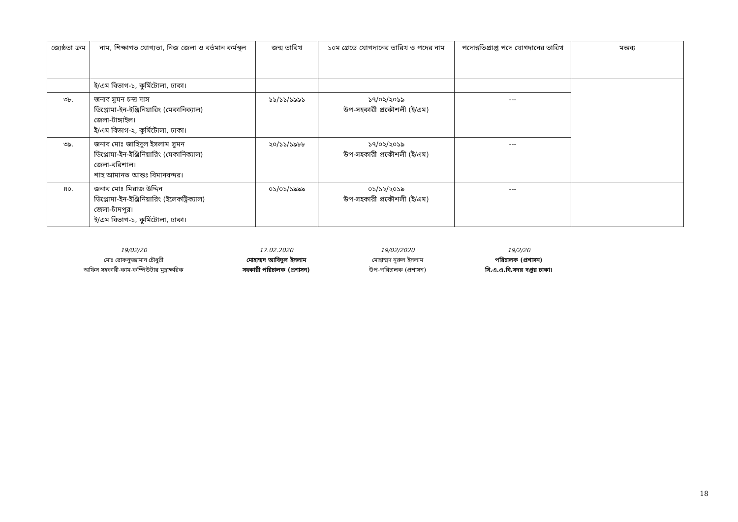| জ্যেষ্ঠতা ক্রম | নাম, শিক্ষাগত যোগ্যতা, নিজ জেলা ও বর্তমান কর্মস্থল | জন্ম তারিখ | ১০ম গ্রেডে যোগদানের তারিখ ও পদের নাম | পদোন্নতিপ্রাপ্ত পদে যোগদানের তারিখ | মন্তব্য |
| --- | --- | --- | --- | --- | --- |
| | ই/এম বিভাগ-১, কুর্মিটোলা, ঢাকা। | | | | |
| ৩৮. | জনাব সুমন চন্দ্র দাস ডিপ্লোমা-ইন-ইঞ্জিনিয়ারিং (মেকানিক্যাল) জেলা-টাঙ্গাইল। ই/এম বিভাগ-২, কুর্মিটোলা, ঢাকা। | ১১/১১/১৯৯১ | ১৭/০২/২০১৯ উপ-সহকারী প্রকৌশলী (ই/এম) | --- | |
| ৩৯. | জনাব মোঃ জাহিদুল ইসলাম সুমন ডিপ্লোমা-ইন-ইঞ্জিনিয়ারিং (মেকানিক্যাল) জেলা-বরিশাল। শাহ আমানত আন্তঃ বিমানবন্দর। | ২০/১১/১৯৮৮ | ১৭/০২/২০১৯ উপ-সহকারী প্রকৌশলী (ই/এম) | --- | |
| ৪০. | জনাব মোঃ মিরাজ উদ্দিন ডিপ্লোমা-ইন-ইঞ্জিনিয়ারিং (ইলেকট্রিক্যাল) জেলা-চাঁদপুর। ই/এম বিভাগ-১, কুর্মিটোলা, ঢাকা। | ০১/০১/১৯৯৯ | ০১/১২/২০১৯ উপ-সহকারী প্রকৌশলী (ই/এম) | --- | |
19/02/20
মোঃ রোকনুজ্জামান চৌধুরী
অফিস সহকারী-কাম-কম্পিউটার মুদ্রাক্ষরিক
17.02.2020
মোহাম্মদ আবিদুল ইসলাম
সহকারী পরিচালক (প্রশাসন)
19/02/2020
মোহাম্মদ নূরুল ইসলাম
উপ-পরিচালক (প্রশাসন)
19/2/20
পরিচালক (প্রশাসন)
সি.এ.এ.বি.সদর দপ্তর ঢাকা।
18